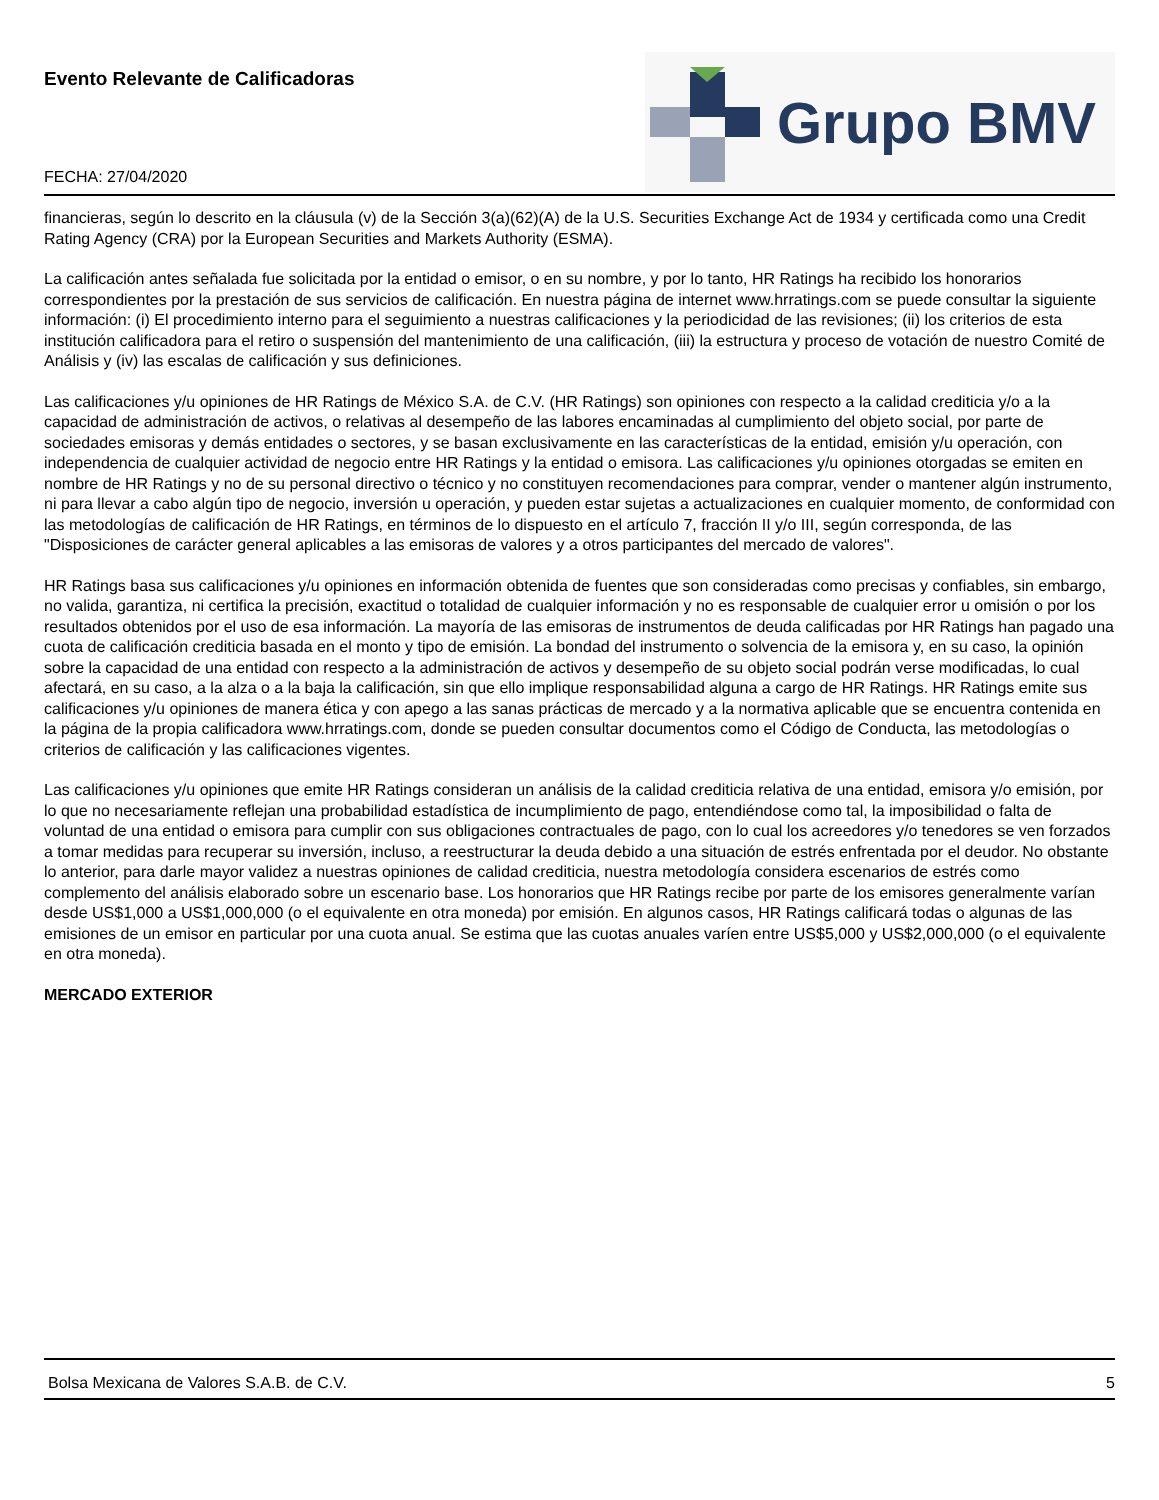Evento Relevante de Calificadoras
FECHA: 27/04/2020
Grupo BMV
financieras, según lo descrito en la cláusula (v) de la Sección 3(a)(62)(A) de la U.S. Securities Exchange Act de 1934 y certificada como una Credit Rating Agency (CRA) por la European Securities and Markets Authority (ESMA).
La calificación antes señalada fue solicitada por la entidad o emisor, o en su nombre, y por lo tanto, HR Ratings ha recibido los honorarios correspondientes por la prestación de sus servicios de calificación. En nuestra página de internet www.hrratings.com se puede consultar la siguiente información: (i) El procedimiento interno para el seguimiento a nuestras calificaciones y la periodicidad de las revisiones; (ii) los criterios de esta institución calificadora para el retiro o suspensión del mantenimiento de una calificación, (iii) la estructura y proceso de votación de nuestro Comité de Análisis y (iv) las escalas de calificación y sus definiciones.
Las calificaciones y/u opiniones de HR Ratings de México S.A. de C.V. (HR Ratings) son opiniones con respecto a la calidad crediticia y/o a la capacidad de administración de activos, o relativas al desempeño de las labores encaminadas al cumplimiento del objeto social, por parte de sociedades emisoras y demás entidades o sectores, y se basan exclusivamente en las características de la entidad, emisión y/u operación, con independencia de cualquier actividad de negocio entre HR Ratings y la entidad o emisora. Las calificaciones y/u opiniones otorgadas se emiten en nombre de HR Ratings y no de su personal directivo o técnico y no constituyen recomendaciones para comprar, vender o mantener algún instrumento, ni para llevar a cabo algún tipo de negocio, inversión u operación, y pueden estar sujetas a actualizaciones en cualquier momento, de conformidad con las metodologías de calificación de HR Ratings, en términos de lo dispuesto en el artículo 7, fracción II y/o III, según corresponda, de las "Disposiciones de carácter general aplicables a las emisoras de valores y a otros participantes del mercado de valores".
HR Ratings basa sus calificaciones y/u opiniones en información obtenida de fuentes que son consideradas como precisas y confiables, sin embargo, no valida, garantiza, ni certifica la precisión, exactitud o totalidad de cualquier información y no es responsable de cualquier error u omisión o por los resultados obtenidos por el uso de esa información. La mayoría de las emisoras de instrumentos de deuda calificadas por HR Ratings han pagado una cuota de calificación crediticia basada en el monto y tipo de emisión. La bondad del instrumento o solvencia de la emisora y, en su caso, la opinión sobre la capacidad de una entidad con respecto a la administración de activos y desempeño de su objeto social podrán verse modificadas, lo cual afectará, en su caso, a la alza o a la baja la calificación, sin que ello implique responsabilidad alguna a cargo de HR Ratings. HR Ratings emite sus calificaciones y/u opiniones de manera ética y con apego a las sanas prácticas de mercado y a la normativa aplicable que se encuentra contenida en la página de la propia calificadora www.hrratings.com, donde se pueden consultar documentos como el Código de Conducta, las metodologías o criterios de calificación y las calificaciones vigentes.
Las calificaciones y/u opiniones que emite HR Ratings consideran un análisis de la calidad crediticia relativa de una entidad, emisora y/o emisión, por lo que no necesariamente reflejan una probabilidad estadística de incumplimiento de pago, entendiéndose como tal, la imposibilidad o falta de voluntad de una entidad o emisora para cumplir con sus obligaciones contractuales de pago, con lo cual los acreedores y/o tenedores se ven forzados a tomar medidas para recuperar su inversión, incluso, a reestructurar la deuda debido a una situación de estrés enfrentada por el deudor. No obstante lo anterior, para darle mayor validez a nuestras opiniones de calidad crediticia, nuestra metodología considera escenarios de estrés como complemento del análisis elaborado sobre un escenario base. Los honorarios que HR Ratings recibe por parte de los emisores generalmente varían desde US$1,000 a US$1,000,000 (o el equivalente en otra moneda) por emisión. En algunos casos, HR Ratings calificará todas o algunas de las emisiones de un emisor en particular por una cuota anual. Se estima que las cuotas anuales varíen entre US$5,000 y US$2,000,000 (o el equivalente en otra moneda).
MERCADO EXTERIOR
Bolsa Mexicana de Valores S.A.B. de C.V. 5